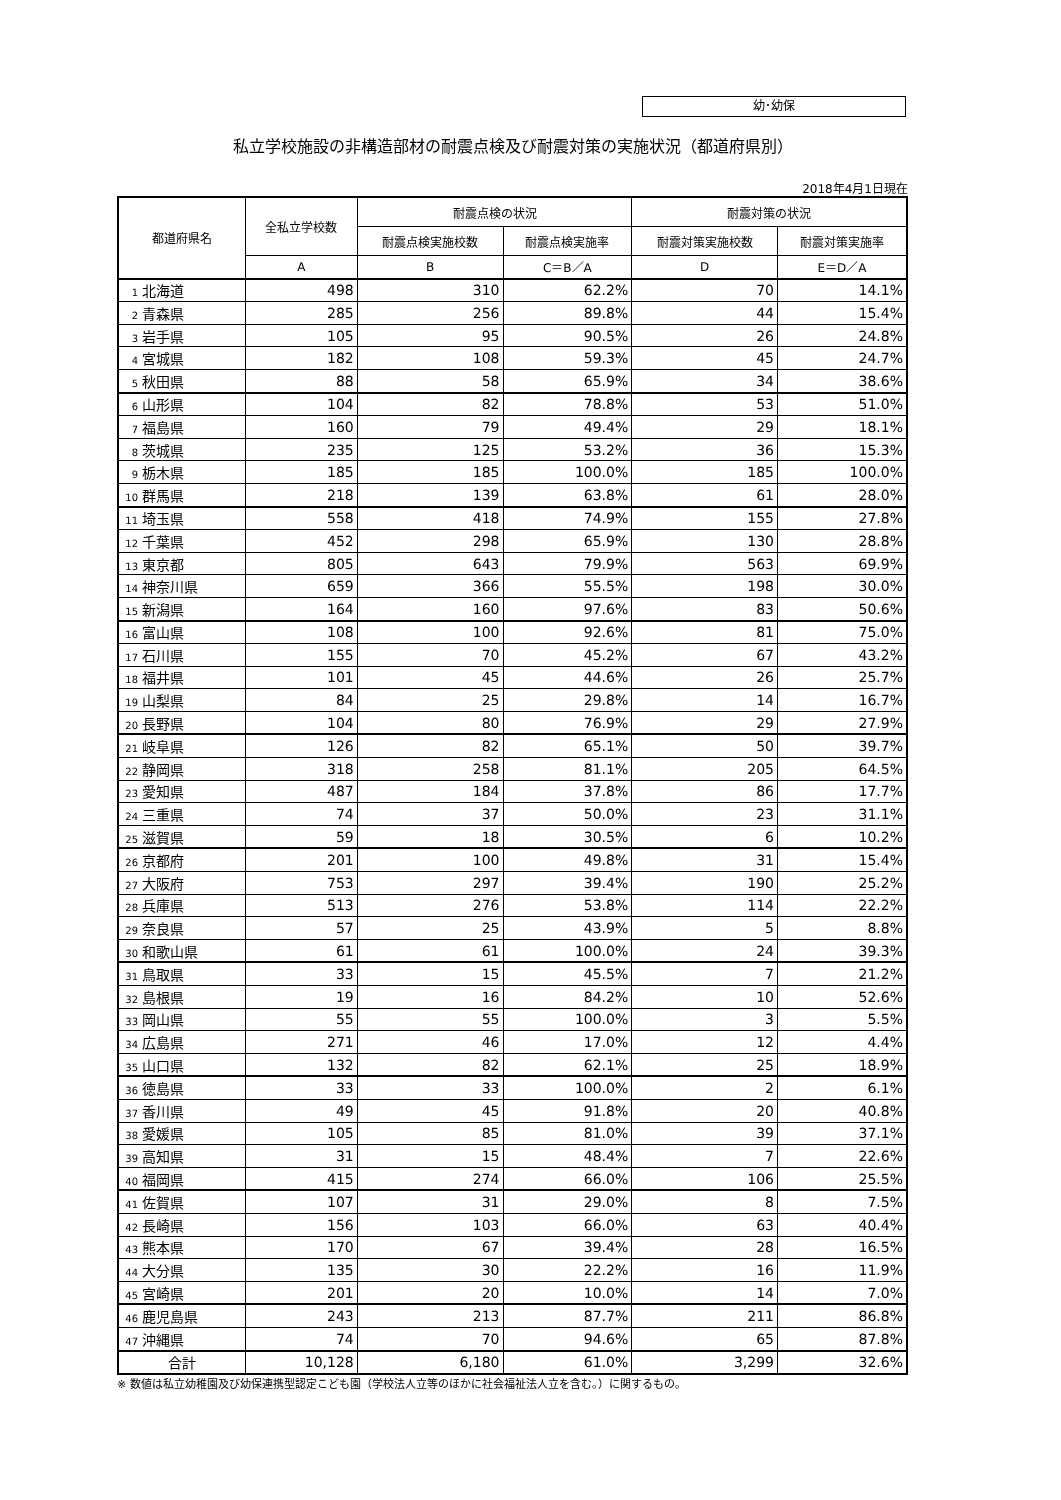幼･幼保
私立学校施設の非構造部材の耐震点検及び耐震対策の実施状況（都道府県別）
2018年4月1日現在
| 都道府県名 | 全私立学校数 | 耐震点検の状況 | | 耐震対策の状況 | |
| --- | --- | --- | --- | --- | --- |
| | | 耐震点検実施校数 | 耐震点検実施率 | 耐震対策実施校数 | 耐震対策実施率 |
| | A | B | C＝B／A | D | E＝D／A |
| 1 北海道 | 498 | 310 | 62.2% | 70 | 14.1% |
| 2 青森県 | 285 | 256 | 89.8% | 44 | 15.4% |
| 3 岩手県 | 105 | 95 | 90.5% | 26 | 24.8% |
| 4 宮城県 | 182 | 108 | 59.3% | 45 | 24.7% |
| 5 秋田県 | 88 | 58 | 65.9% | 34 | 38.6% |
| 6 山形県 | 104 | 82 | 78.8% | 53 | 51.0% |
| 7 福島県 | 160 | 79 | 49.4% | 29 | 18.1% |
| 8 茨城県 | 235 | 125 | 53.2% | 36 | 15.3% |
| 9 栃木県 | 185 | 185 | 100.0% | 185 | 100.0% |
| 10 群馬県 | 218 | 139 | 63.8% | 61 | 28.0% |
| 11 埼玉県 | 558 | 418 | 74.9% | 155 | 27.8% |
| 12 千葉県 | 452 | 298 | 65.9% | 130 | 28.8% |
| 13 東京都 | 805 | 643 | 79.9% | 563 | 69.9% |
| 14 神奈川県 | 659 | 366 | 55.5% | 198 | 30.0% |
| 15 新潟県 | 164 | 160 | 97.6% | 83 | 50.6% |
| 16 富山県 | 108 | 100 | 92.6% | 81 | 75.0% |
| 17 石川県 | 155 | 70 | 45.2% | 67 | 43.2% |
| 18 福井県 | 101 | 45 | 44.6% | 26 | 25.7% |
| 19 山梨県 | 84 | 25 | 29.8% | 14 | 16.7% |
| 20 長野県 | 104 | 80 | 76.9% | 29 | 27.9% |
| 21 岐阜県 | 126 | 82 | 65.1% | 50 | 39.7% |
| 22 静岡県 | 318 | 258 | 81.1% | 205 | 64.5% |
| 23 愛知県 | 487 | 184 | 37.8% | 86 | 17.7% |
| 24 三重県 | 74 | 37 | 50.0% | 23 | 31.1% |
| 25 滋賀県 | 59 | 18 | 30.5% | 6 | 10.2% |
| 26 京都府 | 201 | 100 | 49.8% | 31 | 15.4% |
| 27 大阪府 | 753 | 297 | 39.4% | 190 | 25.2% |
| 28 兵庫県 | 513 | 276 | 53.8% | 114 | 22.2% |
| 29 奈良県 | 57 | 25 | 43.9% | 5 | 8.8% |
| 30 和歌山県 | 61 | 61 | 100.0% | 24 | 39.3% |
| 31 鳥取県 | 33 | 15 | 45.5% | 7 | 21.2% |
| 32 島根県 | 19 | 16 | 84.2% | 10 | 52.6% |
| 33 岡山県 | 55 | 55 | 100.0% | 3 | 5.5% |
| 34 広島県 | 271 | 46 | 17.0% | 12 | 4.4% |
| 35 山口県 | 132 | 82 | 62.1% | 25 | 18.9% |
| 36 徳島県 | 33 | 33 | 100.0% | 2 | 6.1% |
| 37 香川県 | 49 | 45 | 91.8% | 20 | 40.8% |
| 38 愛媛県 | 105 | 85 | 81.0% | 39 | 37.1% |
| 39 高知県 | 31 | 15 | 48.4% | 7 | 22.6% |
| 40 福岡県 | 415 | 274 | 66.0% | 106 | 25.5% |
| 41 佐賀県 | 107 | 31 | 29.0% | 8 | 7.5% |
| 42 長崎県 | 156 | 103 | 66.0% | 63 | 40.4% |
| 43 熊本県 | 170 | 67 | 39.4% | 28 | 16.5% |
| 44 大分県 | 135 | 30 | 22.2% | 16 | 11.9% |
| 45 宮崎県 | 201 | 20 | 10.0% | 14 | 7.0% |
| 46 鹿児島県 | 243 | 213 | 87.7% | 211 | 86.8% |
| 47 沖縄県 | 74 | 70 | 94.6% | 65 | 87.8% |
| 合計 | 10,128 | 6,180 | 61.0% | 3,299 | 32.6% |
※ 数値は私立幼稚園及び幼保連携型認定こども園（学校法人立等のほかに社会福祉法人立を含む。）に関するもの。